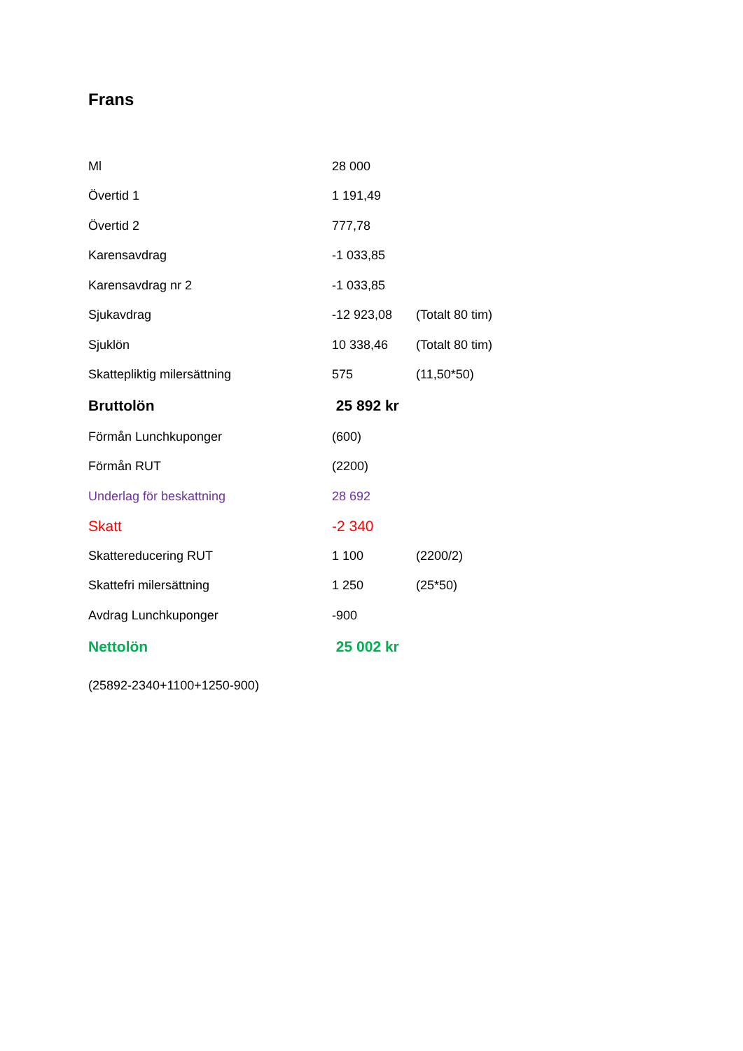Frans
| Ml | 28 000 | |
| Övertid 1 | 1 191,49 | |
| Övertid 2 | 777,78 | |
| Karensavdrag | -1 033,85 | |
| Karensavdrag nr 2 | -1 033,85 | |
| Sjukavdrag | -12 923,08 | (Totalt 80 tim) |
| Sjuklön | 10 338,46 | (Totalt 80 tim) |
| Skattepliktig milersättning | 575 | (11,50*50) |
| Bruttolön | 25 892 kr | |
| Förmån Lunchkuponger | (600) | |
| Förmån RUT | (2200) | |
| Underlag för beskattning | 28 692 | |
| Skatt | -2 340 | |
| Skattereducering RUT | 1 100 | (2200/2) |
| Skattefri milersättning | 1 250 | (25*50) |
| Avdrag Lunchkuponger | -900 | |
| Nettolön | 25 002 kr | |
(25892-2340+1100+1250-900)